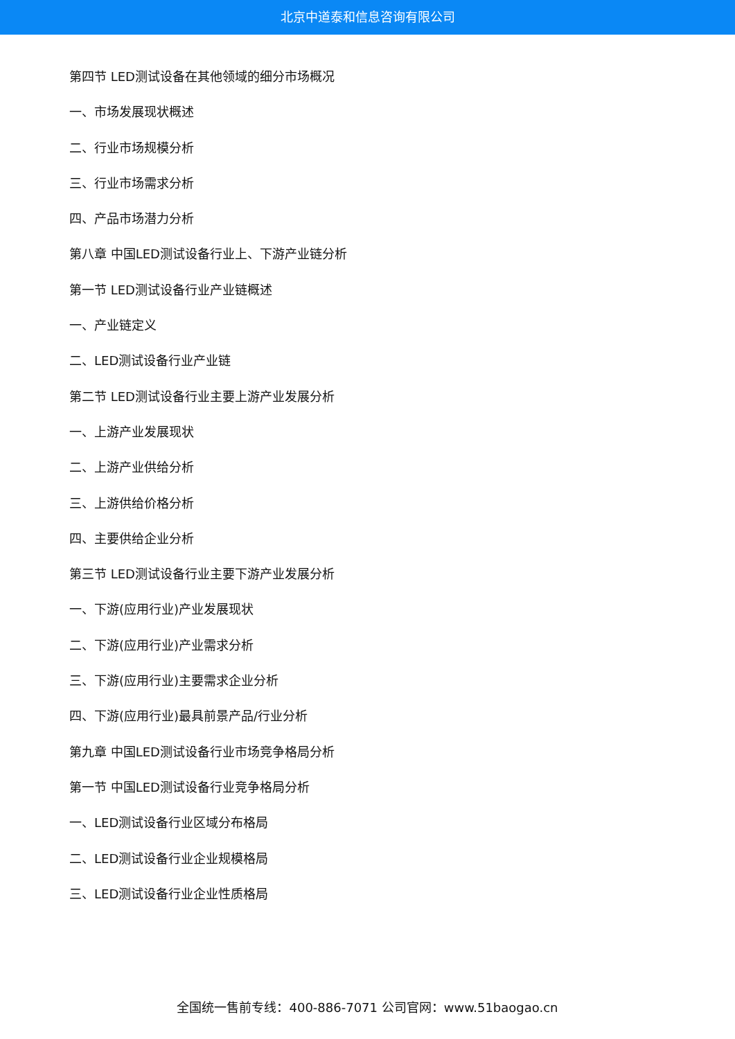北京中道泰和信息咨询有限公司
第四节 LED测试设备在其他领域的细分市场概况
一、市场发展现状概述
二、行业市场规模分析
三、行业市场需求分析
四、产品市场潜力分析
第八章 中国LED测试设备行业上、下游产业链分析
第一节 LED测试设备行业产业链概述
一、产业链定义
二、LED测试设备行业产业链
第二节 LED测试设备行业主要上游产业发展分析
一、上游产业发展现状
二、上游产业供给分析
三、上游供给价格分析
四、主要供给企业分析
第三节 LED测试设备行业主要下游产业发展分析
一、下游(应用行业)产业发展现状
二、下游(应用行业)产业需求分析
三、下游(应用行业)主要需求企业分析
四、下游(应用行业)最具前景产品/行业分析
第九章 中国LED测试设备行业市场竞争格局分析
第一节 中国LED测试设备行业竞争格局分析
一、LED测试设备行业区域分布格局
二、LED测试设备行业企业规模格局
三、LED测试设备行业企业性质格局
全国统一售前专线：400-886-7071 公司官网：www.51baogao.cn